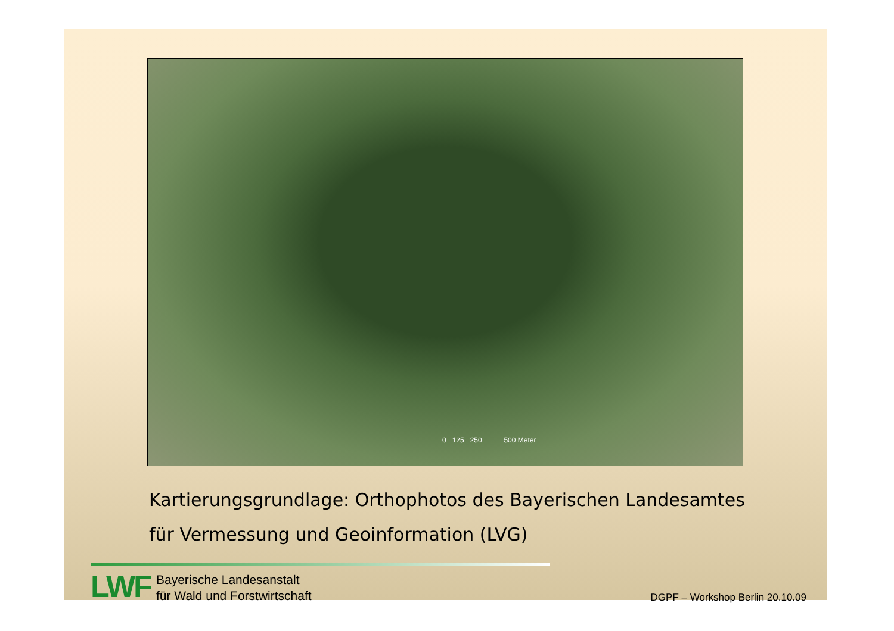0 125 250 500 Meter
Kartierungsgrundlage: Orthophotos des Bayerischen Landesamtes
für Vermessung und Geoinformation (LVG)
LWF
Bayerische Landesanstalt
für Wald und Forstwirtschaft
DGPF – Workshop Berlin 20.10.09